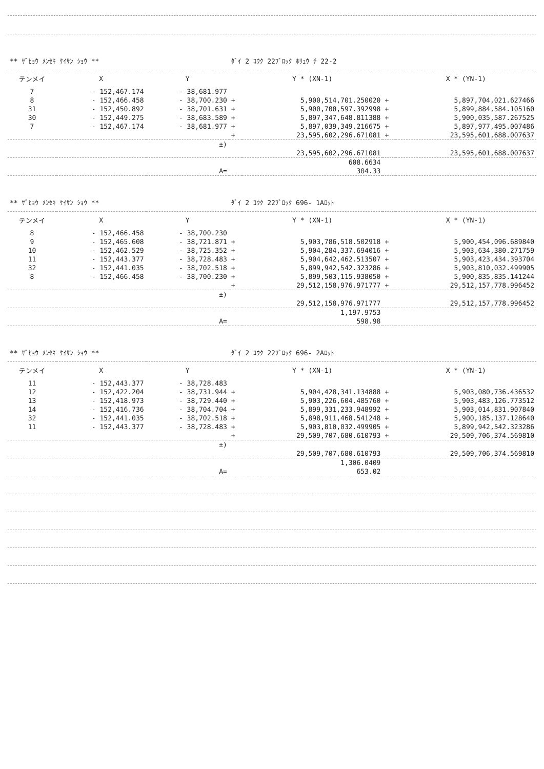| ** ｻﾞﾋｮｳ ﾒﾝｾｷ ｹｲｻﾝ ｼｮｳ ** | | | ﾀﾞｲ 2 ｺｳｸ 22ﾌﾞﾛｯｸ ﾎﾘｭｳ ﾁ 22-2 | | | |
| テンメイ | X | Y | | Y * (XN-1) | | X * (YN-1) |
| 7 | - 152,467.174 | - 38,681.977 | | | | |
| 8 | - 152,466.458 | - 38,700.230 | + | 5,900,514,701.250020 | + | 5,897,704,021.627466 |
| 31 | - 152,450.892 | - 38,701.631 | + | 5,900,700,597.392998 | + | 5,899,884,584.105160 |
| 30 | - 152,449.275 | - 38,683.589 | + | 5,897,347,648.811388 | + | 5,900,035,587.267525 |
| 7 | - 152,467.174 | - 38,681.977 | + | 5,897,039,349.216675 | + | 5,897,977,495.007486 |
| | | | + | 23,595,602,296.671081 | + | 23,595,601,688.007637 |
| | | ±) | | | | |
| | | | | 23,595,602,296.671081 | | 23,595,601,688.007637 |
| | | | | 608.6634 | | |
| | | A= | | 304.33 | | |
| ** ｻﾞﾋｮｳ ﾒﾝｾｷ ｹｲｻﾝ ｼｮｳ ** | | | ﾀﾞｲ 2 ｺｳｸ 22ﾌﾞﾛｯｸ 696- 1Aﾛｯﾄ | | | |
| テンメイ | X | Y | | Y * (XN-1) | | X * (YN-1) |
| 8 | - 152,466.458 | - 38,700.230 | | | | |
| 9 | - 152,465.608 | - 38,721.871 | + | 5,903,786,518.502918 | + | 5,900,454,096.689840 |
| 10 | - 152,462.529 | - 38,725.352 | + | 5,904,284,337.694016 | + | 5,903,634,380.271759 |
| 11 | - 152,443.377 | - 38,728.483 | + | 5,904,642,462.513507 | + | 5,903,423,434.393704 |
| 32 | - 152,441.035 | - 38,702.518 | + | 5,899,942,542.323286 | + | 5,903,810,032.499905 |
| 8 | - 152,466.458 | - 38,700.230 | + | 5,899,503,115.938050 | + | 5,900,835,835.141244 |
| | | | + | 29,512,158,976.971777 | + | 29,512,157,778.996452 |
| | | ±) | | | | |
| | | | | 29,512,158,976.971777 | | 29,512,157,778.996452 |
| | | | | 1,197.9753 | | |
| | | A= | | 598.98 | | |
| ** ｻﾞﾋｮｳ ﾒﾝｾｷ ｹｲｻﾝ ｼｮｳ ** | | | ﾀﾞｲ 2 ｺｳｸ 22ﾌﾞﾛｯｸ 696- 2Aﾛｯﾄ | | | |
| テンメイ | X | Y | | Y * (XN-1) | | X * (YN-1) |
| 11 | - 152,443.377 | - 38,728.483 | | | | |
| 12 | - 152,422.204 | - 38,731.944 | + | 5,904,428,341.134888 | + | 5,903,080,736.436532 |
| 13 | - 152,418.973 | - 38,729.440 | + | 5,903,226,604.485760 | + | 5,903,483,126.773512 |
| 14 | - 152,416.736 | - 38,704.704 | + | 5,899,331,233.948992 | + | 5,903,014,831.907840 |
| 32 | - 152,441.035 | - 38,702.518 | + | 5,898,911,468.541248 | + | 5,900,185,137.128640 |
| 11 | - 152,443.377 | - 38,728.483 | + | 5,903,810,032.499905 | + | 5,899,942,542.323286 |
| | | | + | 29,509,707,680.610793 | + | 29,509,706,374.569810 |
| | | ±) | | | | |
| | | | | 29,509,707,680.610793 | | 29,509,706,374.569810 |
| | | | | 1,306.0409 | | |
| | | A= | | 653.02 | | |